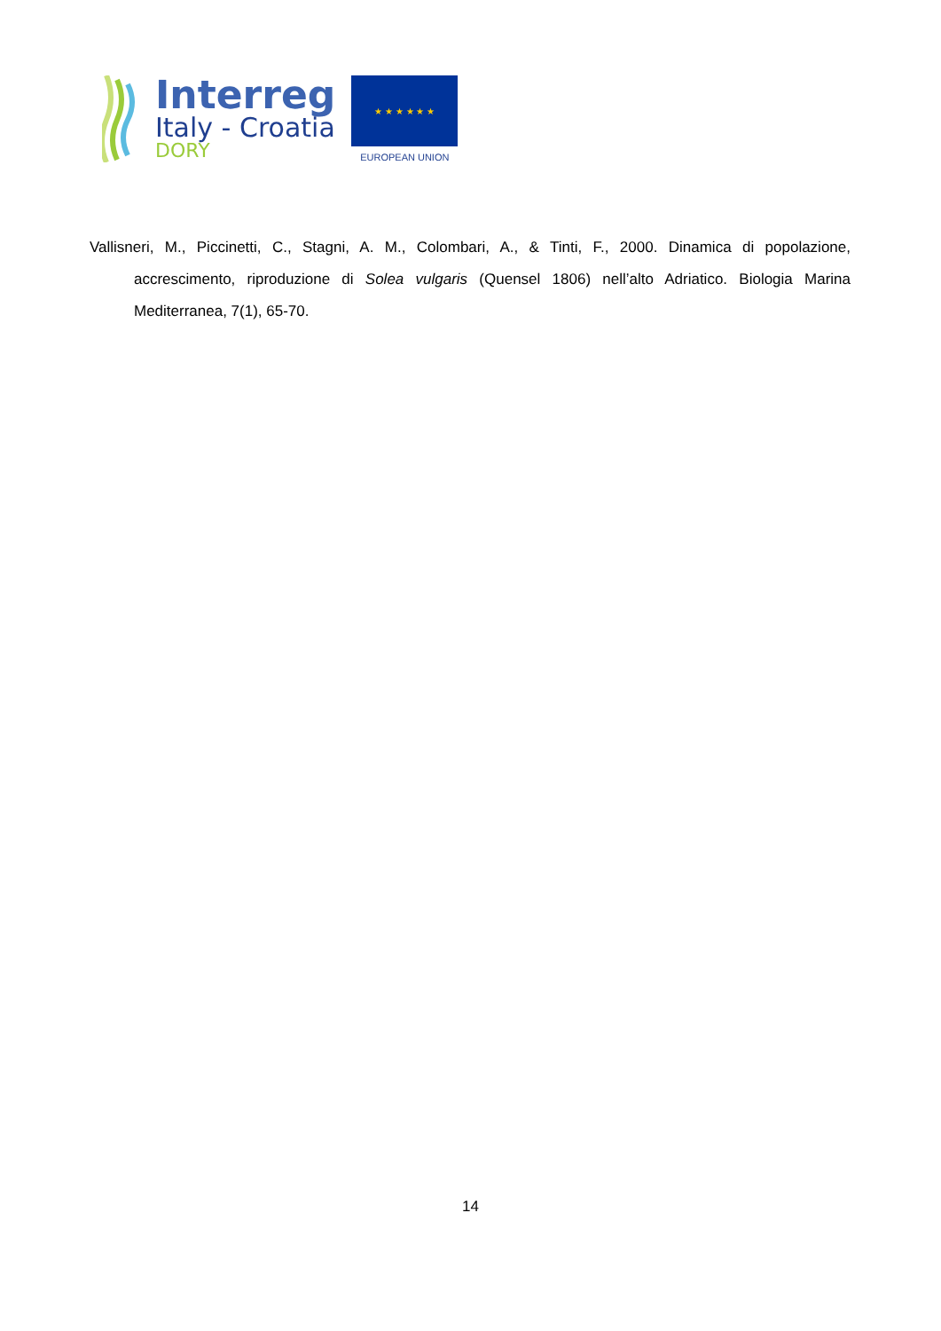Interreg
Italy - Croatia
DORY
★ ★ ★ ★ ★ ★
EUROPEAN UNION
Vallisneri, M., Piccinetti, C., Stagni, A. M., Colombari, A., & Tinti, F., 2000. Dinamica di popolazione, accrescimento, riproduzione di Solea vulgaris (Quensel 1806) nell’alto Adriatico. Biologia Marina Mediterranea, 7(1), 65-70.
14